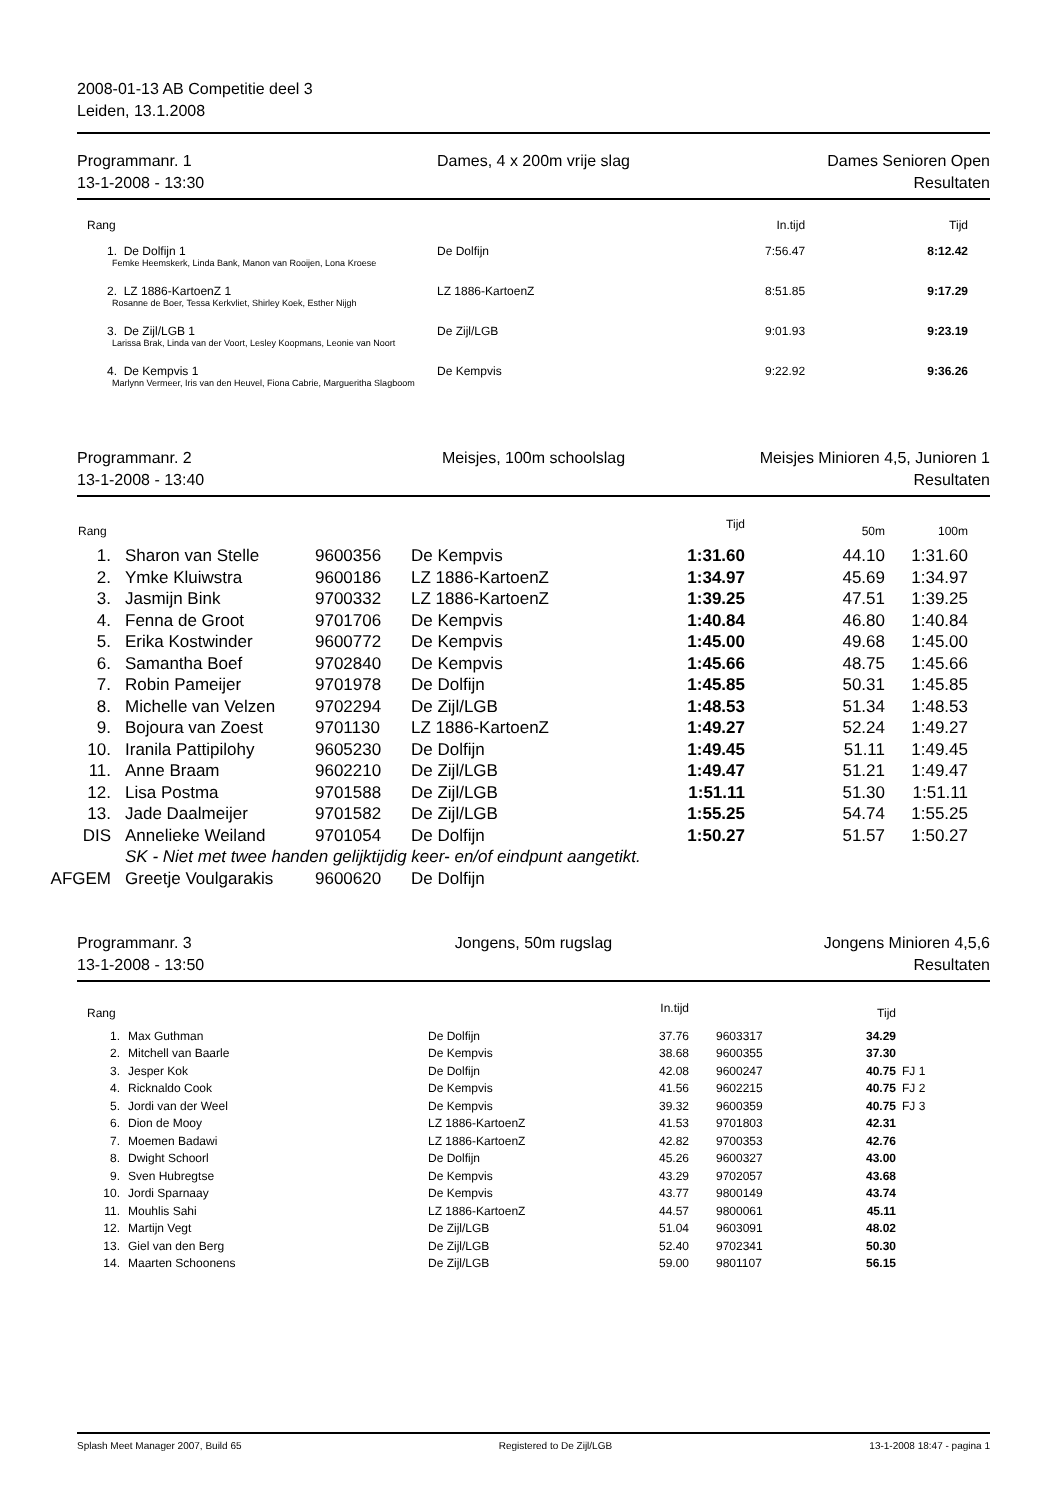2008-01-13 AB Competitie deel 3
Leiden, 13.1.2008
Programmanr. 1
13-1-2008 - 13:30
Dames, 4 x 200m vrije slag Dames Senioren Open
Resultaten
| Rang | | In.tijd | Tijd |
| --- | --- | --- | --- |
| 1. De Dolfijn 1 | De Dolfijn | 7:56.47 | 8:12.42 |
| Femke Heemskerk, Linda Bank, Manon van Rooijen, Lona Kroese | | | |
| 2. LZ 1886-KartoenZ 1 | LZ 1886-KartoenZ | 8:51.85 | 9:17.29 |
| Rosanne de Boer, Tessa Kerkvliet, Shirley Koek, Esther Nijgh | | | |
| 3. De Zijl/LGB 1 | De Zijl/LGB | 9:01.93 | 9:23.19 |
| Larissa Brak, Linda van der Voort, Lesley Koopmans, Leonie van Noort | | | |
| 4. De Kempvis 1 | De Kempvis | 9:22.92 | 9:36.26 |
| Marlynn Vermeer, Iris van den Heuvel, Fiona Cabrie, Margueritha Slagboom | | | |
Programmanr. 2
13-1-2008 - 13:40
Meisjes, 100m schoolslag Meisjes Minioren 4,5, Junioren 1
Resultaten
| Rang | | | | Tijd | 50m | 100m |
| --- | --- | --- | --- | --- | --- | --- |
| 1. | Sharon van Stelle | 9600356 | De Kempvis | 1:31.60 | 44.10 | 1:31.60 |
| 2. | Ymke Kluiwstra | 9600186 | LZ 1886-KartoenZ | 1:34.97 | 45.69 | 1:34.97 |
| 3. | Jasmijn Bink | 9700332 | LZ 1886-KartoenZ | 1:39.25 | 47.51 | 1:39.25 |
| 4. | Fenna de Groot | 9701706 | De Kempvis | 1:40.84 | 46.80 | 1:40.84 |
| 5. | Erika Kostwinder | 9600772 | De Kempvis | 1:45.00 | 49.68 | 1:45.00 |
| 6. | Samantha Boef | 9702840 | De Kempvis | 1:45.66 | 48.75 | 1:45.66 |
| 7. | Robin Pameijer | 9701978 | De Dolfijn | 1:45.85 | 50.31 | 1:45.85 |
| 8. | Michelle van Velzen | 9702294 | De Zijl/LGB | 1:48.53 | 51.34 | 1:48.53 |
| 9. | Bojoura van Zoest | 9701130 | LZ 1886-KartoenZ | 1:49.27 | 52.24 | 1:49.27 |
| 10. | Iranila Pattipilohy | 9605230 | De Dolfijn | 1:49.45 | 51.11 | 1:49.45 |
| 11. | Anne Braam | 9602210 | De Zijl/LGB | 1:49.47 | 51.21 | 1:49.47 |
| 12. | Lisa Postma | 9701588 | De Zijl/LGB | 1:51.11 | 51.30 | 1:51.11 |
| 13. | Jade Daalmeijer | 9701582 | De Zijl/LGB | 1:55.25 | 54.74 | 1:55.25 |
| DIS | Annelieke Weiland | 9701054 | De Dolfijn | 1:50.27 | 51.57 | 1:50.27 |
| | SK - Niet met twee handen gelijktijdig keer- en/of eindpunt aangetikt. | | | | | |
| AFGEM | Greetje Voulgarakis | 9600620 | De Dolfijn | | | |
Programmanr. 3
13-1-2008 - 13:50
Jongens, 50m rugslag Jongens Minioren 4,5,6
Resultaten
| Rang | | | In.tijd | | Tijd | |
| --- | --- | --- | --- | --- | --- | --- |
| 1. | Max Guthman | De Dolfijn | 37.76 | 9603317 | 34.29 | |
| 2. | Mitchell van Baarle | De Kempvis | 38.68 | 9600355 | 37.30 | |
| 3. | Jesper Kok | De Dolfijn | 42.08 | 9600247 | 40.75 | FJ 1 |
| 4. | Ricknaldo Cook | De Kempvis | 41.56 | 9602215 | 40.75 | FJ 2 |
| 5. | Jordi van der Weel | De Kempvis | 39.32 | 9600359 | 40.75 | FJ 3 |
| 6. | Dion de Mooy | LZ 1886-KartoenZ | 41.53 | 9701803 | 42.31 | |
| 7. | Moemen Badawi | LZ 1886-KartoenZ | 42.82 | 9700353 | 42.76 | |
| 8. | Dwight Schoorl | De Dolfijn | 45.26 | 9600327 | 43.00 | |
| 9. | Sven Hubregtse | De Kempvis | 43.29 | 9702057 | 43.68 | |
| 10. | Jordi Sparnaay | De Kempvis | 43.77 | 9800149 | 43.74 | |
| 11. | Mouhlis Sahi | LZ 1886-KartoenZ | 44.57 | 9800061 | 45.11 | |
| 12. | Martijn Vegt | De Zijl/LGB | 51.04 | 9603091 | 48.02 | |
| 13. | Giel van den Berg | De Zijl/LGB | 52.40 | 9702341 | 50.30 | |
| 14. | Maarten Schoonens | De Zijl/LGB | 59.00 | 9801107 | 56.15 | |
Splash Meet Manager 2007, Build 65 Registered to De Zijl/LGB 13-1-2008 18:47 - pagina 1